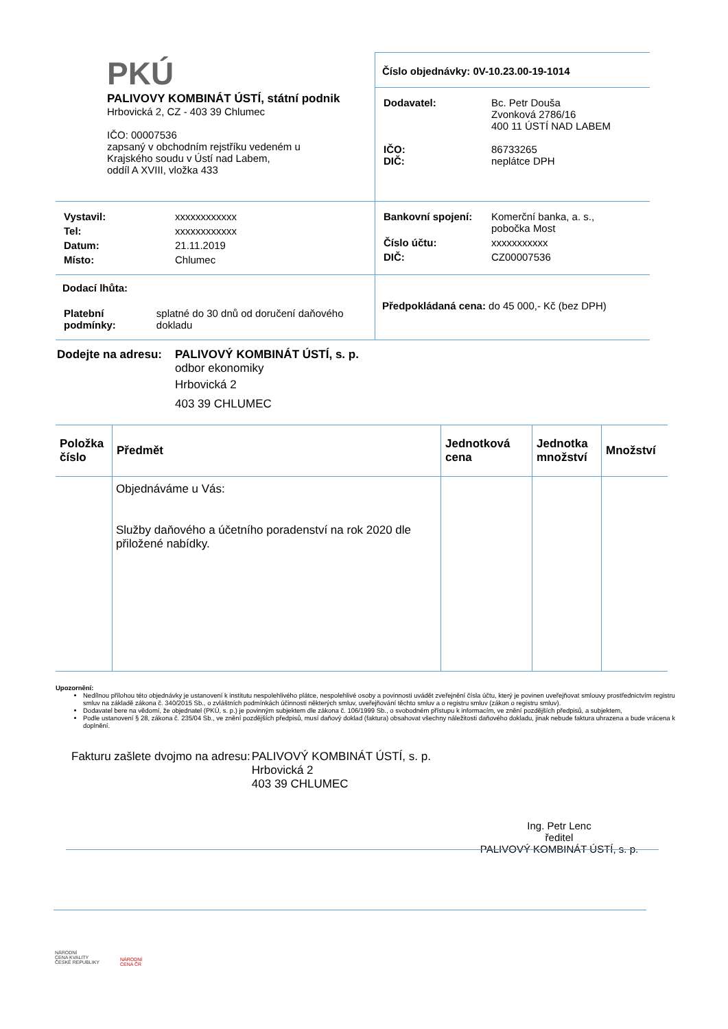PKÚ
PALIVOVY KOMBINÁT ÚSTÍ, státní podnik
Hrbovická 2, CZ - 403 39 Chlumec
IČO: 00007536
zapsaný v obchodním rejstříku vedeném u
Krajského soudu v Ústí nad Labem,
oddíl A XVIII, vložka 433
Číslo objednávky: 0V-10.23.00-19-1014
| Dodavatel: | Bc. Petr Douša Zvonková 2786/16 400 11 ÚSTÍ NAD LABEM |
| IČO: DIČ: | 86733265 neplátce DPH |
| Vystavil: | xxxxxxxxxxxx |
| Tel: | xxxxxxxxxxxx |
| Datum: | 21.11.2019 |
| Místo: | Chlumec |
| Bankovní spojení: | Komerční banka, a. s., pobočka Most |
| Číslo účtu: | xxxxxxxxxxx |
| DIČ: | CZ00007536 |
Dodací lhůta:
| Platební podmínky: | splatné do 30 dnů od doručení daňového dokladu |
Předpokládaná cena: do 45 000,- Kč (bez DPH)
| Dodejte na adresu: | PALIVOVÝ KOMBINÁT ÚSTÍ, s. p. odbor ekonomiky Hrbovická 2 403 39 CHLUMEC |
| Položka číslo | Předmět | Jednotková cena | Jednotka množství | Množství |
| --- | --- | --- | --- | --- |
| | Objednáváme u Vás: Služby daňového a účetního poradenství na rok 2020 dle přiložené nabídky. | | | |
Upozornění:
Nedílnou přílohou této objednávky je ustanovení k institutu nespolehlivého plátce, nespolehlivé osoby a povinnosti uvádět zveřejnění čísla účtu, který je povinen uveřejňovat smlouvy prostřednictvím registru smluv na základě zákona č. 340/2015 Sb., o zvláštních podmínkách účinnosti některých smluv, uveřejňování těchto smluv a o registru smluv (zákon o registru smluv).
Dodavatel bere na vědomí, že objednatel (PKÚ, s. p.) je povinným subjektem dle zákona č. 106/1999 Sb., o svobodném přístupu k informacím, ve znění pozdějších předpisů, a subjektem,
Podle ustanovení § 28, zákona č. 235/04 Sb., ve znění pozdějších předpisů, musí daňový doklad (faktura) obsahovat všechny náležitosti daňového dokladu, jinak nebude faktura uhrazena a bude vrácena k doplnění.
| Fakturu zašlete dvojmo na adresu: | PALIVOVÝ KOMBINÁT ÚSTÍ, s. p. Hrbovická 2 403 39 CHLUMEC |
Ing. Petr Lenc
ředitel
PALIVOVÝ KOMBINÁT ÚSTÍ, s. p.
NÁRODNÍ
CENA KVALITY
ČESKÉ REPUBLIKY
NÁRODNÍ
CENA ČR